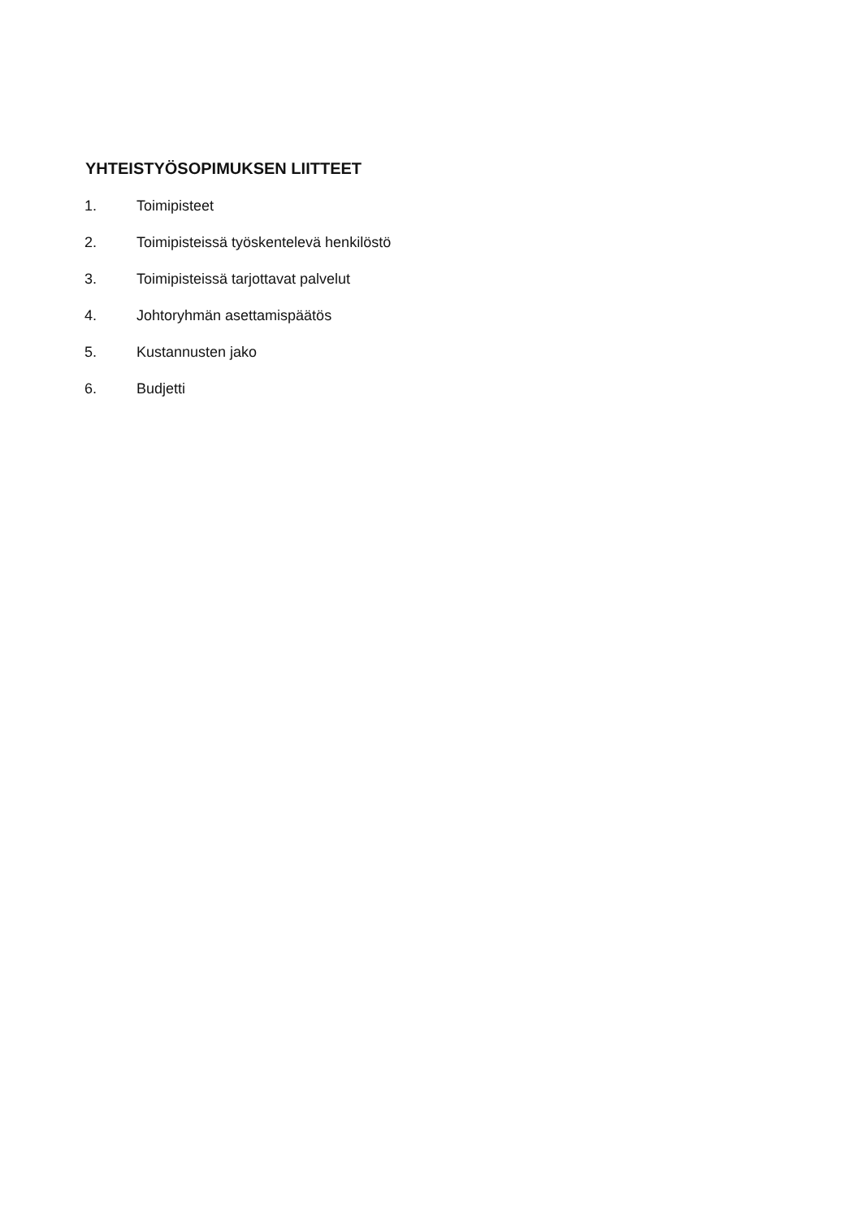YHTEISTYÖSOPIMUKSEN LIITTEET
1. Toimipisteet
2. Toimipisteissä työskentelevä henkilöstö
3. Toimipisteissä tarjottavat palvelut
4. Johtoryhmän asettamispäätös
5. Kustannusten jako
6. Budjetti